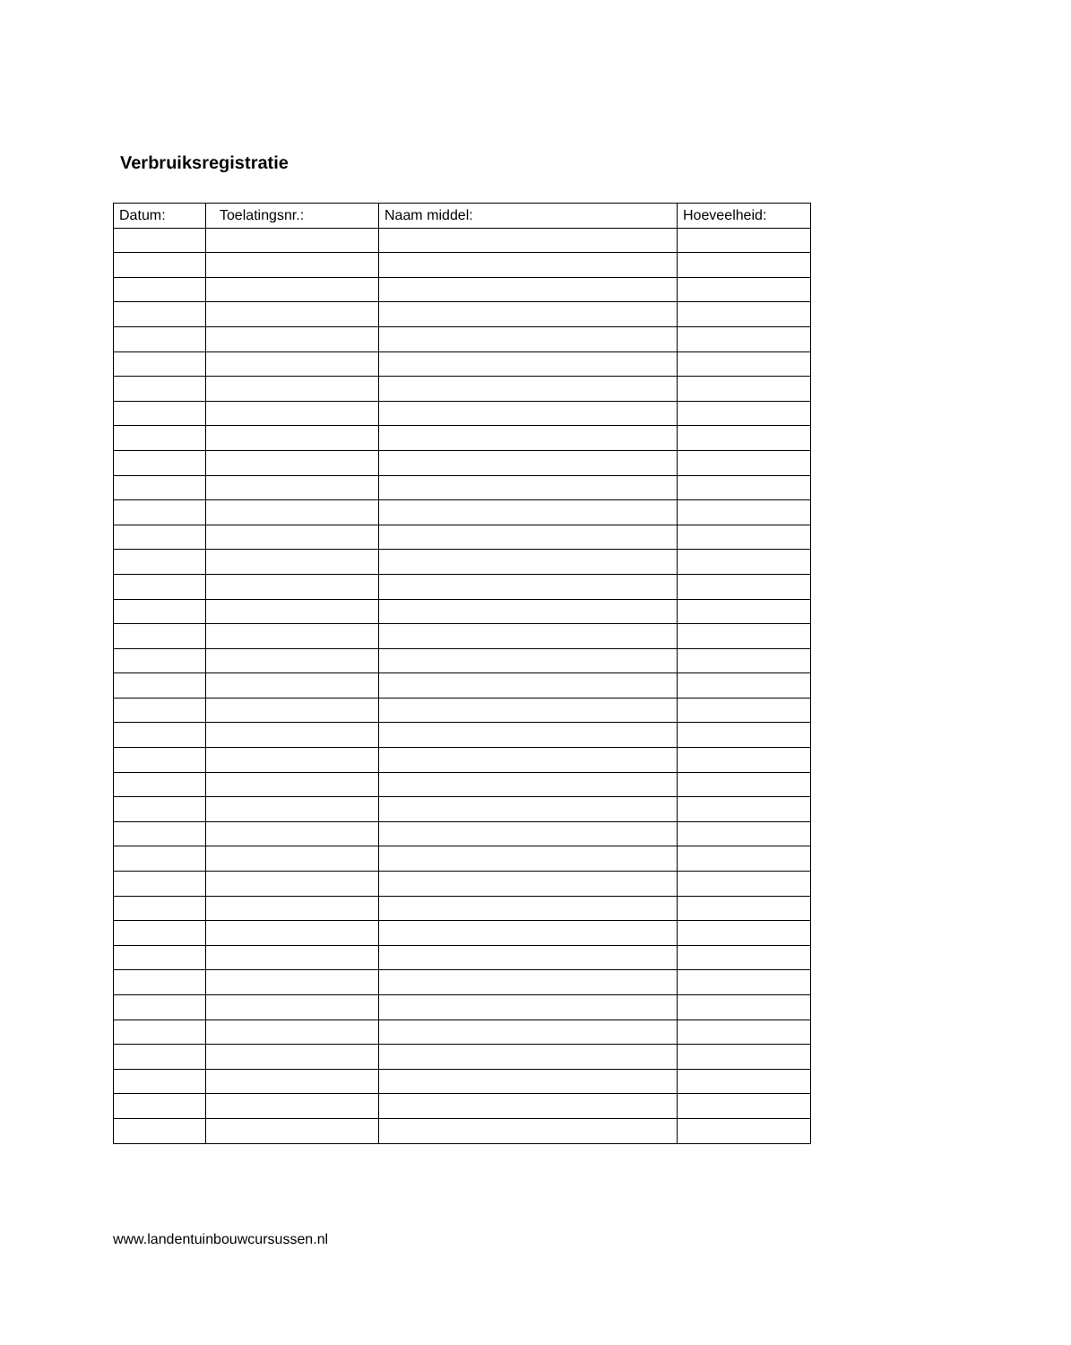Verbruiksregistratie
| Datum: | Toelatingsnr.: | Naam middel: | Hoeveelheid: |
| --- | --- | --- | --- |
www.landentuinbouwcursussen.nl